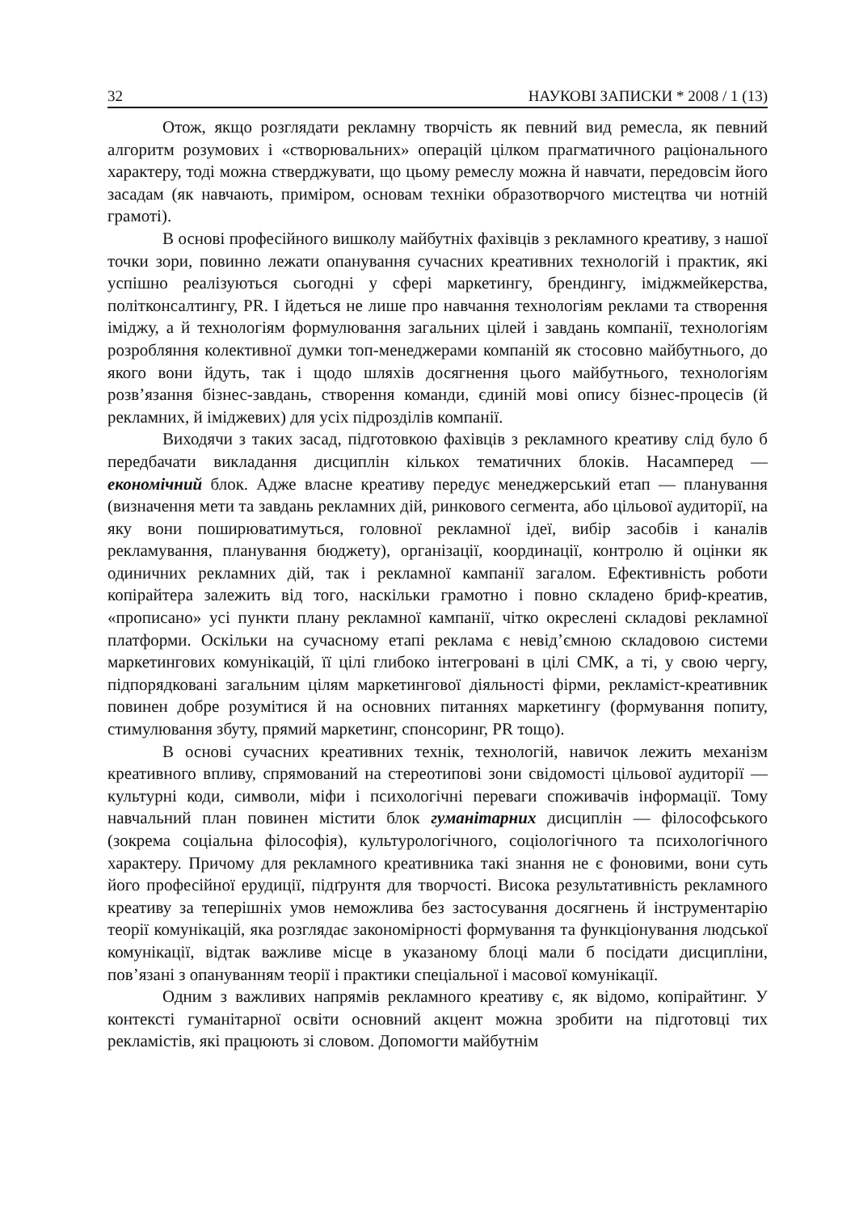32 НАУКОВІ ЗАПИСКИ * 2008 / 1 (13)
Отож, якщо розглядати рекламну творчість як певний вид ремесла, як певний алгоритм розумових і «створювальних» операцій цілком прагматичного раціонального характеру, тоді можна стверджувати, що цьому ремеслу можна й навчати, передовсім його засадам (як навчають, приміром, основам техніки образотворчого мистецтва чи нотній грамоті).
В основі професійного вишколу майбутніх фахівців з рекламного креативу, з нашої точки зори, повинно лежати опанування сучасних креативних технологій і практик, які успішно реалізуються сьогодні у сфері маркетингу, брендингу, іміджмейкерства, політконсалтингу, PR. І йдеться не лише про навчання технологіям реклами та створення іміджу, а й технологіям формулювання загальних цілей і завдань компанії, технологіям розробляння колективної думки топ-менеджерами компаній як стосовно майбутнього, до якого вони йдуть, так і щодо шляхів досягнення цього майбутнього, технологіям розв’язання бізнес-завдань, створення команди, єдиній мові опису бізнес-процесів (й рекламних, й іміджевих) для усіх підрозділів компанії.
Виходячи з таких засад, підготовкою фахівців з рекламного креативу слід було б передбачати викладання дисциплін кількох тематичних блоків. Насамперед — економічний блок. Адже власне креативу передує менеджерський етап — планування (визначення мети та завдань рекламних дій, ринкового сегмента, або цільової аудиторії, на яку вони поширюватимуться, головної рекламної ідеї, вибір засобів і каналів рекламування, планування бюджету), організації, координації, контролю й оцінки як одиничних рекламних дій, так і рекламної кампанії загалом. Ефективність роботи копірайтера залежить від того, наскільки грамотно і повно складено бриф-креатив, «прописано» усі пункти плану рекламної кампанії, чітко окреслені складові рекламної платформи. Оскільки на сучасному етапі реклама є невід’ємною складовою системи маркетингових комунікацій, її цілі глибоко інтегровані в цілі СМК, а ті, у свою чергу, підпорядковані загальним цілям маркетингової діяльності фірми, рекламіст-креативник повинен добре розумітися й на основних питаннях маркетингу (формування попиту, стимулювання збуту, прямий маркетинг, спонсоринг, PR тощо).
В основі сучасних креативних технік, технологій, навичок лежить механізм креативного впливу, спрямований на стереотипові зони свідомості цільової аудиторії — культурні коди, символи, міфи і психологічні переваги споживачів інформації. Тому навчальний план повинен містити блок гуманітарних дисциплін — філософського (зокрема соціальна філософія), культурологічного, соціологічного та психологічного характеру. Причому для рекламного креативника такі знання не є фоновими, вони суть його професійної ерудиції, підґрунтя для творчості. Висока результативність рекламного креативу за теперішніх умов неможлива без застосування досягнень й інструментарію теорії комунікацій, яка розглядає закономірності формування та функціонування людської комунікації, відтак важливе місце в указаному блоці мали б посідати дисципліни, пов’язані з опануванням теорії і практики спеціальної і масової комунікації.
Одним з важливих напрямів рекламного креативу є, як відомо, копірайтинг. У контексті гуманітарної освіти основний акцент можна зробити на підготовці тих рекламістів, які працюють зі словом. Допомогти майбутнім